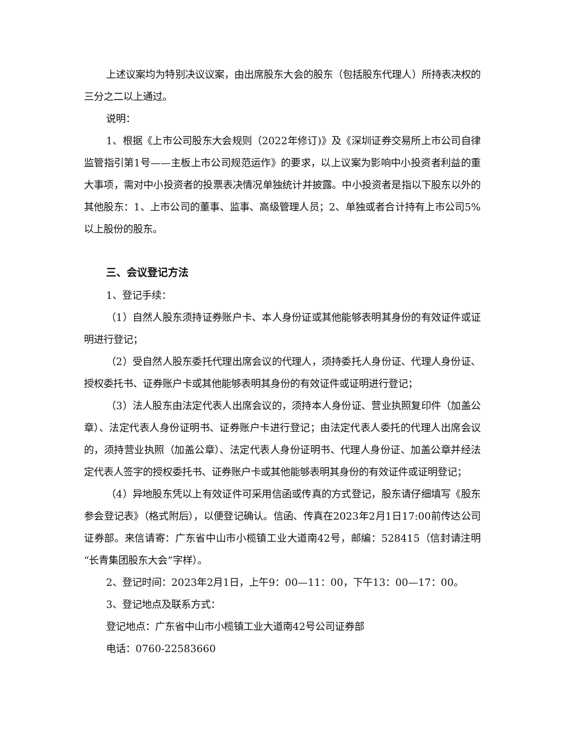上述议案均为特别决议议案，由出席股东大会的股东（包括股东代理人）所持表决权的三分之二以上通过。
说明：
1、根据《上市公司股东大会规则（2022年修订)》及《深圳证券交易所上市公司自律监管指引第1号——主板上市公司规范运作》的要求，以上议案为影响中小投资者利益的重大事项，需对中小投资者的投票表决情况单独统计并披露。中小投资者是指以下股东以外的其他股东：1、上市公司的董事、监事、高级管理人员；2、单独或者合计持有上市公司5%以上股份的股东。
三、会议登记方法
1、登记手续：
（1）自然人股东须持证券账户卡、本人身份证或其他能够表明其身份的有效证件或证明进行登记；
（2）受自然人股东委托代理出席会议的代理人，须持委托人身份证、代理人身份证、授权委托书、证券账户卡或其他能够表明其身份的有效证件或证明进行登记；
（3）法人股东由法定代表人出席会议的，须持本人身份证、营业执照复印件（加盖公章）、法定代表人身份证明书、证券账户卡进行登记；由法定代表人委托的代理人出席会议的，须持营业执照（加盖公章）、法定代表人身份证明书、代理人身份证、加盖公章并经法定代表人签字的授权委托书、证券账户卡或其他能够表明其身份的有效证件或证明登记；
（4）异地股东凭以上有效证件可采用信函或传真的方式登记，股东请仔细填写《股东参会登记表》（格式附后），以便登记确认。信函、传真在2023年2月1日17:00前传达公司证券部。来信请寄：广东省中山市小榄镇工业大道南42号，邮编：528415（信封请注明“长青集团股东大会”字样）。
2、登记时间：2023年2月1日，上午9：00—11：00，下午13：00—17：00。
3、登记地点及联系方式：
登记地点：广东省中山市小榄镇工业大道南42号公司证券部
电话：0760-22583660